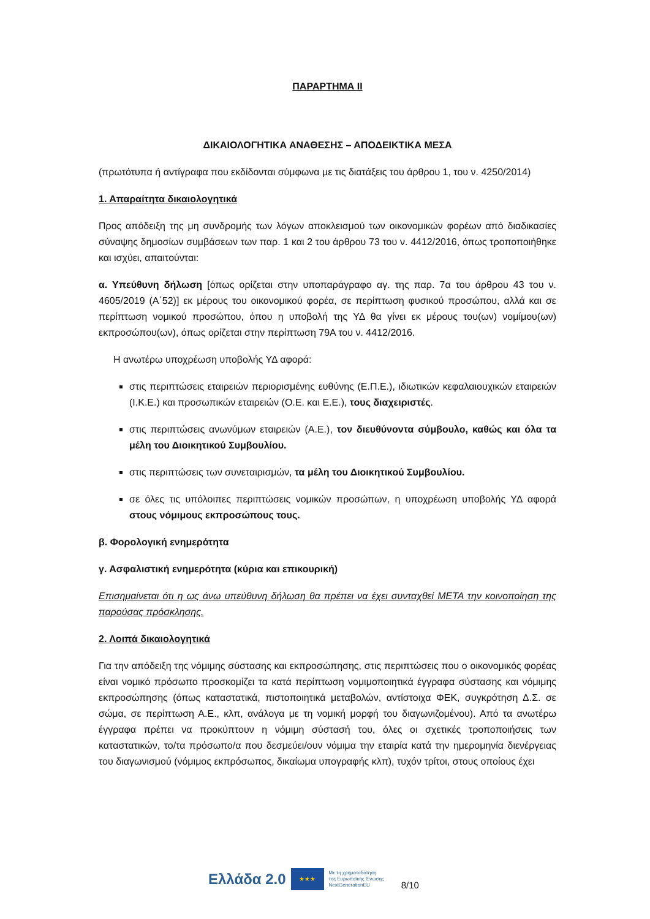ΠΑΡΑΡΤΗΜΑ ΙΙ
ΔΙΚΑΙΟΛΟΓΗΤΙΚΑ ΑΝΑΘΕΣΗΣ – ΑΠΟΔΕΙΚΤΙΚΑ ΜΕΣΑ
(πρωτότυπα ή αντίγραφα που εκδίδονται σύμφωνα με τις διατάξεις του άρθρου 1, του ν. 4250/2014)
1. Απαραίτητα δικαιολογητικά
Προς απόδειξη της μη συνδρομής των λόγων αποκλεισμού των οικονομικών φορέων από διαδικασίες σύναψης δημοσίων συμβάσεων των παρ. 1 και 2 του άρθρου 73 του ν. 4412/2016, όπως τροποποιήθηκε και ισχύει, απαιτούνται:
α. Υπεύθυνη δήλωση [όπως ορίζεται στην υποπαράγραφο αγ. της παρ. 7α του άρθρου 43 του ν. 4605/2019 (Α΄52)] εκ μέρους του οικονομικού φορέα, σε περίπτωση φυσικού προσώπου, αλλά και σε περίπτωση νομικού προσώπου, όπου η υποβολή της ΥΔ θα γίνει εκ μέρους του(ων) νομίμου(ων) εκπροσώπου(ων), όπως ορίζεται στην περίπτωση 79Α του ν. 4412/2016.
Η ανωτέρω υποχρέωση υποβολής ΥΔ αφορά:
στις περιπτώσεις εταιρειών περιορισμένης ευθύνης (Ε.Π.Ε.), ιδιωτικών κεφαλαιουχικών εταιρειών (Ι.Κ.Ε.) και προσωπικών εταιρειών (Ο.Ε. και Ε.Ε.), τους διαχειριστές.
στις περιπτώσεις ανωνύμων εταιρειών (Α.Ε.), τον διευθύνοντα σύμβουλο, καθώς και όλα τα μέλη του Διοικητικού Συμβουλίου.
στις περιπτώσεις των συνεταιρισμών, τα μέλη του Διοικητικού Συμβουλίου.
σε όλες τις υπόλοιπες περιπτώσεις νομικών προσώπων, η υποχρέωση υποβολής ΥΔ αφορά στους νόμιμους εκπροσώπους τους.
β. Φορολογική ενημερότητα
γ. Ασφαλιστική ενημερότητα (κύρια και επικουρική)
Επισημαίνεται ότι η ως άνω υπεύθυνη δήλωση θα πρέπει να έχει συνταχθεί ΜΕΤΑ την κοινοποίηση της παρούσας πρόσκλησης.
2. Λοιπά δικαιολογητικά
Για την απόδειξη της νόμιμης σύστασης και εκπροσώπησης, στις περιπτώσεις που ο οικονομικός φορέας είναι νομικό πρόσωπο προσκομίζει τα κατά περίπτωση νομιμοποιητικά έγγραφα σύστασης και νόμιμης εκπροσώπησης (όπως καταστατικά, πιστοποιητικά μεταβολών, αντίστοιχα ΦΕΚ, συγκρότηση Δ.Σ. σε σώμα, σε περίπτωση Α.Ε., κλπ, ανάλογα με τη νομική μορφή του διαγωνιζομένου). Από τα ανωτέρω έγγραφα πρέπει να προκύπτουν η νόμιμη σύστασή του, όλες οι σχετικές τροποποιήσεις των καταστατικών, το/τα πρόσωπο/α που δεσμεύει/ουν νόμιμα την εταιρία κατά την ημερομηνία διενέργειας του διαγωνισμού (νόμιμος εκπρόσωπος, δικαίωμα υπογραφής κλπ), τυχόν τρίτοι, στους οποίους έχει
Ελλάδα 2.0 ★★★ Με τη χρηματοδότηση
της Ευρωπαϊκής Ένωσης
NextGenerationEU 8/10